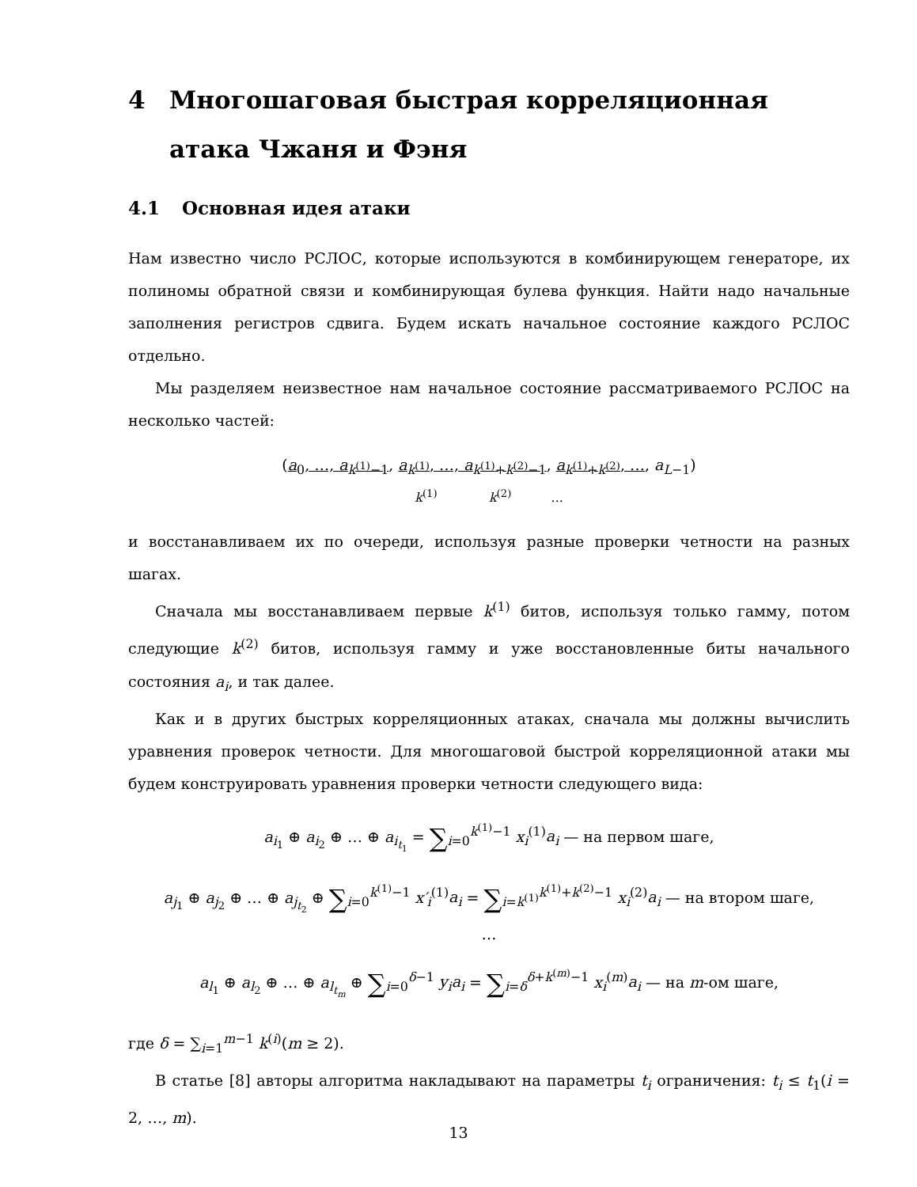4 Многошаговая быстрая корреляционная атака Чжаня и Фэня
4.1 Основная идея атаки
Нам известно число РСЛОС, которые используются в комбинирующем генераторе, их полиномы обратной связи и комбинирующая булева функция. Найти надо начальные заполнения регистров сдвига. Будем искать начальное состояние каждого РСЛОС отдельно.
Мы разделяем неизвестное нам начальное состояние рассматриваемого РСЛОС на несколько частей:
(a<sub>0</sub>, …, a<sub>k<sup>(1)</sup>−1</sub>, a<sub>k<sup>(1)</sup></sub>, …, a<sub>k<sup>(1)</sup>+k<sup>(2)</sup>−1</sub>, a<sub>k<sup>(1)</sup>+k<sup>(2)</sup></sub>, …, a<sub>L−1</sub>)
k<sup>(1)</sup> k<sup>(2)</sup> ...
и восстанавливаем их по очереди, используя разные проверки четности на разных шагах.
Сначала мы восстанавливаем первые k<sup>(1)</sup> битов, используя только гамму, потом следующие k<sup>(2)</sup> битов, используя гамму и уже восстановленные биты начального состояния a<sub>i</sub>, и так далее.
Как и в других быстрых корреляционных атаках, сначала мы должны вычислить уравнения проверок четности. Для многошаговой быстрой корреляционной атаки мы будем конструировать уравнения проверки четности следующего вида:
a<sub>i<sub>1</sub></sub> ⊕ a<sub>i<sub>2</sub></sub> ⊕ … ⊕ a<sub>i<sub>t<sub>1</sub></sub></sub> = ∑<sub>i=0</sub><sup>k<sup>(1)</sup>−1</sup> x<sub>i</sub><sup>(1)</sup>a<sub>i</sub> — на первом шаге,
a<sub>j<sub>1</sub></sub> ⊕ a<sub>j<sub>2</sub></sub> ⊕ … ⊕ a<sub>j<sub>t<sub>2</sub></sub></sub> ⊕ ∑<sub>i=0</sub><sup>k<sup>(1)</sup>−1</sup> x′<sub>i</sub><sup>(1)</sup>a<sub>i</sub> = ∑<sub>i=k<sup>(1)</sup></sub><sup>k<sup>(1)</sup>+k<sup>(2)</sup>−1</sup> x<sub>i</sub><sup>(2)</sup>a<sub>i</sub> — на втором шаге,
…
a<sub>l<sub>1</sub></sub> ⊕ a<sub>l<sub>2</sub></sub> ⊕ … ⊕ a<sub>l<sub>t<sub>m</sub></sub></sub> ⊕ ∑<sub>i=0</sub><sup>δ−1</sup> y<sub>i</sub>a<sub>i</sub> = ∑<sub>i=δ</sub><sup>δ+k<sup>(m)</sup>−1</sup> x<sub>i</sub><sup>(m)</sup>a<sub>i</sub> — на m-ом шаге,
где δ = ∑<sub>i=1</sub><sup>m−1</sup> k<sup>(i)</sup>(m ≥ 2).
В статье [8] авторы алгоритма накладывают на параметры t<sub>i</sub> ограничения: t<sub>i</sub> ≤ t<sub>1</sub>(i = 2, …, m).
13